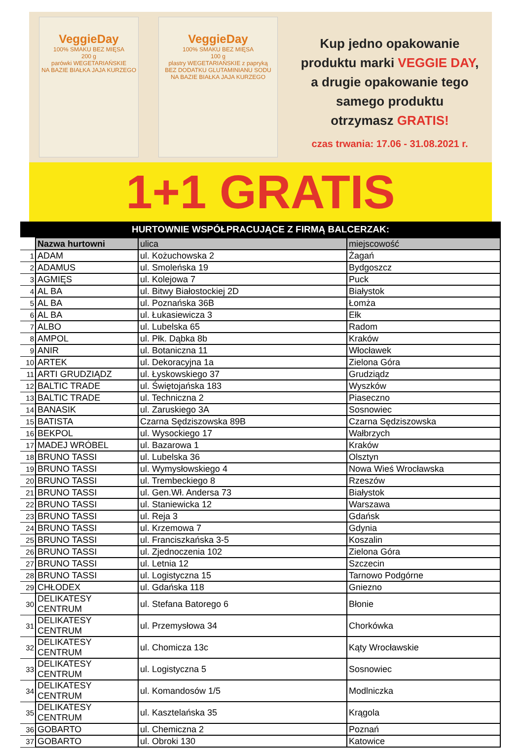VeggieDay
100% SMAKU BEZ MIĘSA
200 g
parówki WEGETARIAŃSKIE
NA BAZIE BIAŁKA JAJA KURZEGO
VeggieDay
100% SMAKU BEZ MIĘSA
100 g
plastry WEGETARIAŃSKIE z papryką
BEZ DODATKU GLUTAMINIANU SODU
NA BAZIE BIAŁKA JAJA KURZEGO
Kup jedno opakowanie
produktu marki VEGGIE DAY,
a drugie opakowanie tego
samego produktu
otrzymasz GRATIS!
czas trwania: 17.06 - 31.08.2021 r.
1+1 GRATIS
HURTOWNIE WSPÓŁPRACUJĄCE Z FIRMĄ BALCERZAK:
| | Nazwa hurtowni | ulica | miejscowość |
| 1 | ADAM | ul. Kożuchowska 2 | Żagań |
| 2 | ADAMUS | ul. Smoleńska 19 | Bydgoszcz |
| 3 | AGMIĘS | ul. Kolejowa 7 | Puck |
| 4 | AL BA | ul. Bitwy Białostockiej 2D | Białystok |
| 5 | AL BA | ul. Poznańska 36B | Łomża |
| 6 | AL BA | ul. Łukasiewicza 3 | Ełk |
| 7 | ALBO | ul. Lubelska 65 | Radom |
| 8 | AMPOL | ul. Płk. Dąbka 8b | Kraków |
| 9 | ANIR | ul. Botaniczna 11 | Włocławek |
| 10 | ARTEK | ul. Dekoracyjna 1a | Zielona Góra |
| 11 | ARTI GRUDZIĄDZ | ul. Łyskowskiego 37 | Grudziądz |
| 12 | BALTIC TRADE | ul. Świętojańska 183 | Wyszków |
| 13 | BALTIC TRADE | ul. Techniczna 2 | Piaseczno |
| 14 | BANASIK | ul. Zaruskiego 3A | Sosnowiec |
| 15 | BATISTA | Czarna Sędziszowska 89B | Czarna Sędziszowska |
| 16 | BEKPOL | ul. Wysockiego 17 | Wałbrzych |
| 17 | MADEJ WRÓBEL | ul. Bazarowa 1 | Kraków |
| 18 | BRUNO TASSI | ul. Lubelska 36 | Olsztyn |
| 19 | BRUNO TASSI | ul. Wymysłowskiego 4 | Nowa Wieś Wrocławska |
| 20 | BRUNO TASSI | ul. Trembeckiego 8 | Rzeszów |
| 21 | BRUNO TASSI | ul. Gen.Wł. Andersa 73 | Białystok |
| 22 | BRUNO TASSI | ul. Staniewicka 12 | Warszawa |
| 23 | BRUNO TASSI | ul. Reja 3 | Gdańsk |
| 24 | BRUNO TASSI | ul. Krzemowa 7 | Gdynia |
| 25 | BRUNO TASSI | ul. Franciszkańska 3-5 | Koszalin |
| 26 | BRUNO TASSI | ul. Zjednoczenia 102 | Zielona Góra |
| 27 | BRUNO TASSI | ul. Letnia 12 | Szczecin |
| 28 | BRUNO TASSI | ul. Logistyczna 15 | Tarnowo Podgórne |
| 29 | CHŁODEX | ul. Gdańska 118 | Gniezno |
| 30 | DELIKATESY CENTRUM | ul. Stefana Batorego 6 | Błonie |
| 31 | DELIKATESY CENTRUM | ul. Przemysłowa 34 | Chorkówka |
| 32 | DELIKATESY CENTRUM | ul. Chomicza 13c | Kąty Wrocławskie |
| 33 | DELIKATESY CENTRUM | ul. Logistyczna 5 | Sosnowiec |
| 34 | DELIKATESY CENTRUM | ul. Komandosów 1/5 | Modlniczka |
| 35 | DELIKATESY CENTRUM | ul. Kasztelańska 35 | Krągola |
| 36 | GOBARTO | ul. Chemiczna 2 | Poznań |
| 37 | GOBARTO | ul. Obroki 130 | Katowice |